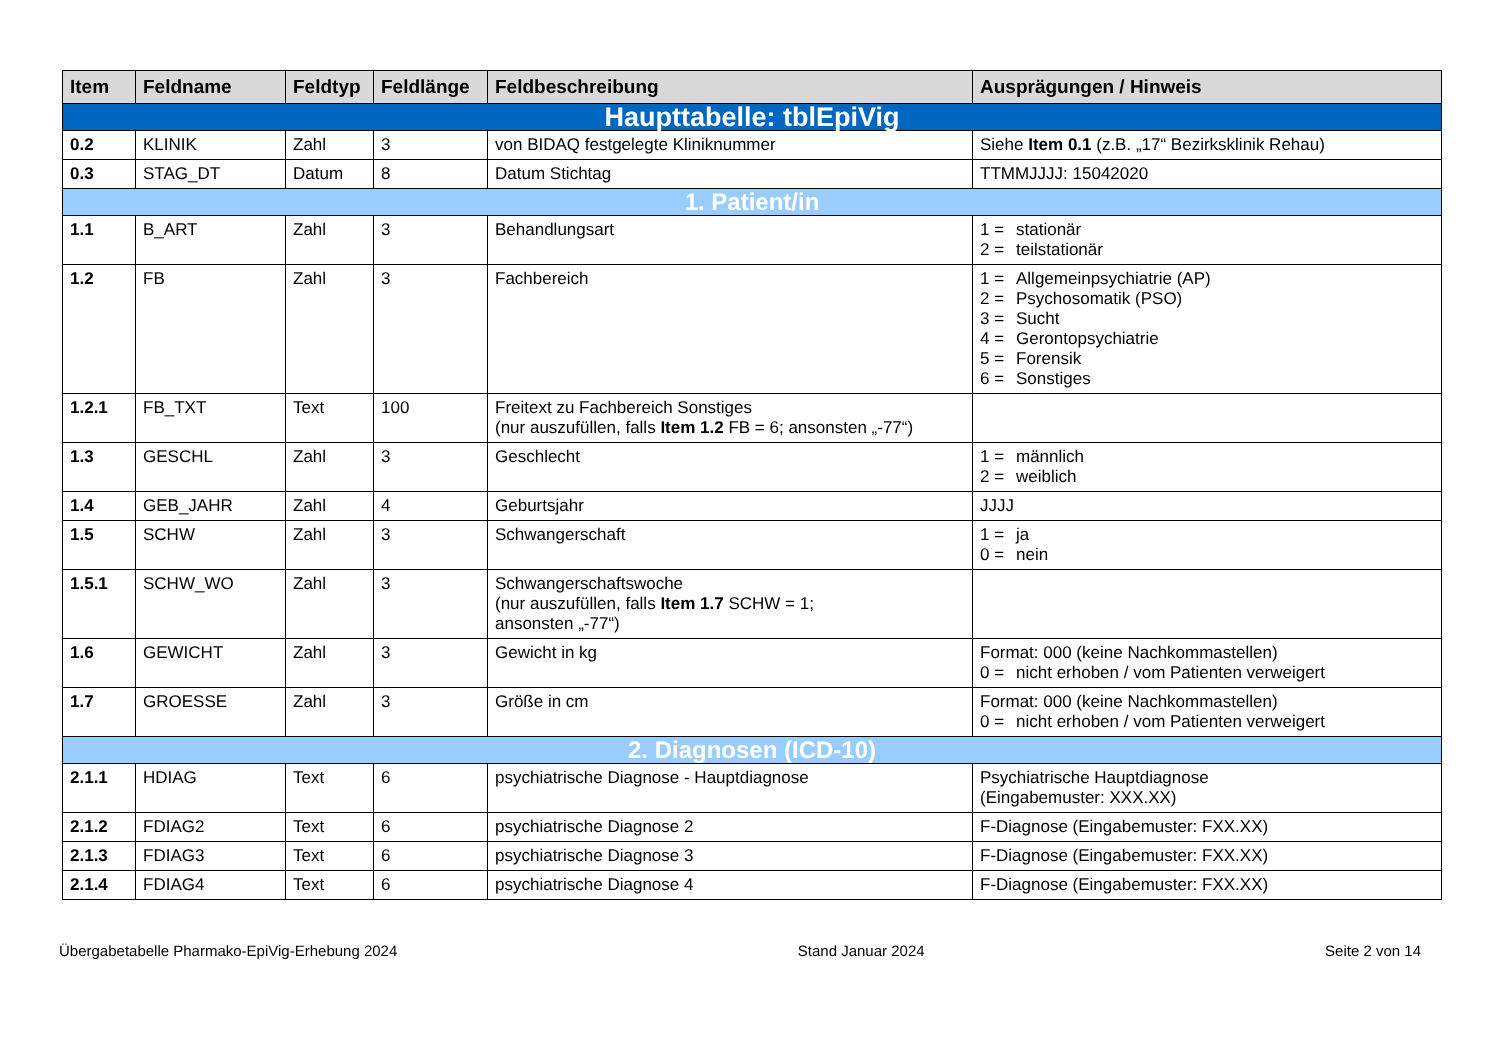| Item | Feldname | Feldtyp | Feldlänge | Feldbeschreibung | Ausprägungen / Hinweis |
| --- | --- | --- | --- | --- | --- |
| Haupttabelle: tblEpiVig | | | | | |
| 0.2 | KLINIK | Zahl | 3 | von BIDAQ festgelegte Kliniknummer | Siehe Item 0.1 (z.B. „17“ Bezirksklinik Rehau) |
| 0.3 | STAG_DT | Datum | 8 | Datum Stichtag | TTMMJJJJ: 15042020 |
| 1. Patient/in | | | | | |
| 1.1 | B_ART | Zahl | 3 | Behandlungsart | 1 = stationär 2 = teilstationär |
| 1.2 | FB | Zahl | 3 | Fachbereich | 1 = Allgemeinpsychiatrie (AP) 2 = Psychosomatik (PSO) 3 = Sucht 4 = Gerontopsychiatrie 5 = Forensik 6 = Sonstiges |
| 1.2.1 | FB_TXT | Text | 100 | Freitext zu Fachbereich Sonstiges (nur auszufüllen, falls Item 1.2 FB = 6; ansonsten „-77“) | |
| 1.3 | GESCHL | Zahl | 3 | Geschlecht | 1 = männlich 2 = weiblich |
| 1.4 | GEB_JAHR | Zahl | 4 | Geburtsjahr | JJJJ |
| 1.5 | SCHW | Zahl | 3 | Schwangerschaft | 1 = ja 0 = nein |
| 1.5.1 | SCHW_WO | Zahl | 3 | Schwangerschaftswoche (nur auszufüllen, falls Item 1.7 SCHW = 1; ansonsten „-77“) | |
| 1.6 | GEWICHT | Zahl | 3 | Gewicht in kg | Format: 000 (keine Nachkommastellen) 0 = nicht erhoben / vom Patienten verweigert |
| 1.7 | GROESSE | Zahl | 3 | Größe in cm | Format: 000 (keine Nachkommastellen) 0 = nicht erhoben / vom Patienten verweigert |
| 2. Diagnosen (ICD-10) | | | | | |
| 2.1.1 | HDIAG | Text | 6 | psychiatrische Diagnose - Hauptdiagnose | Psychiatrische Hauptdiagnose (Eingabemuster: XXX.XX) |
| 2.1.2 | FDIAG2 | Text | 6 | psychiatrische Diagnose 2 | F-Diagnose (Eingabemuster: FXX.XX) |
| 2.1.3 | FDIAG3 | Text | 6 | psychiatrische Diagnose 3 | F-Diagnose (Eingabemuster: FXX.XX) |
| 2.1.4 | FDIAG4 | Text | 6 | psychiatrische Diagnose 4 | F-Diagnose (Eingabemuster: FXX.XX) |
Übergabetabelle Pharmako-EpiVig-Erhebung 2024 Stand Januar 2024 Seite 2 von 14